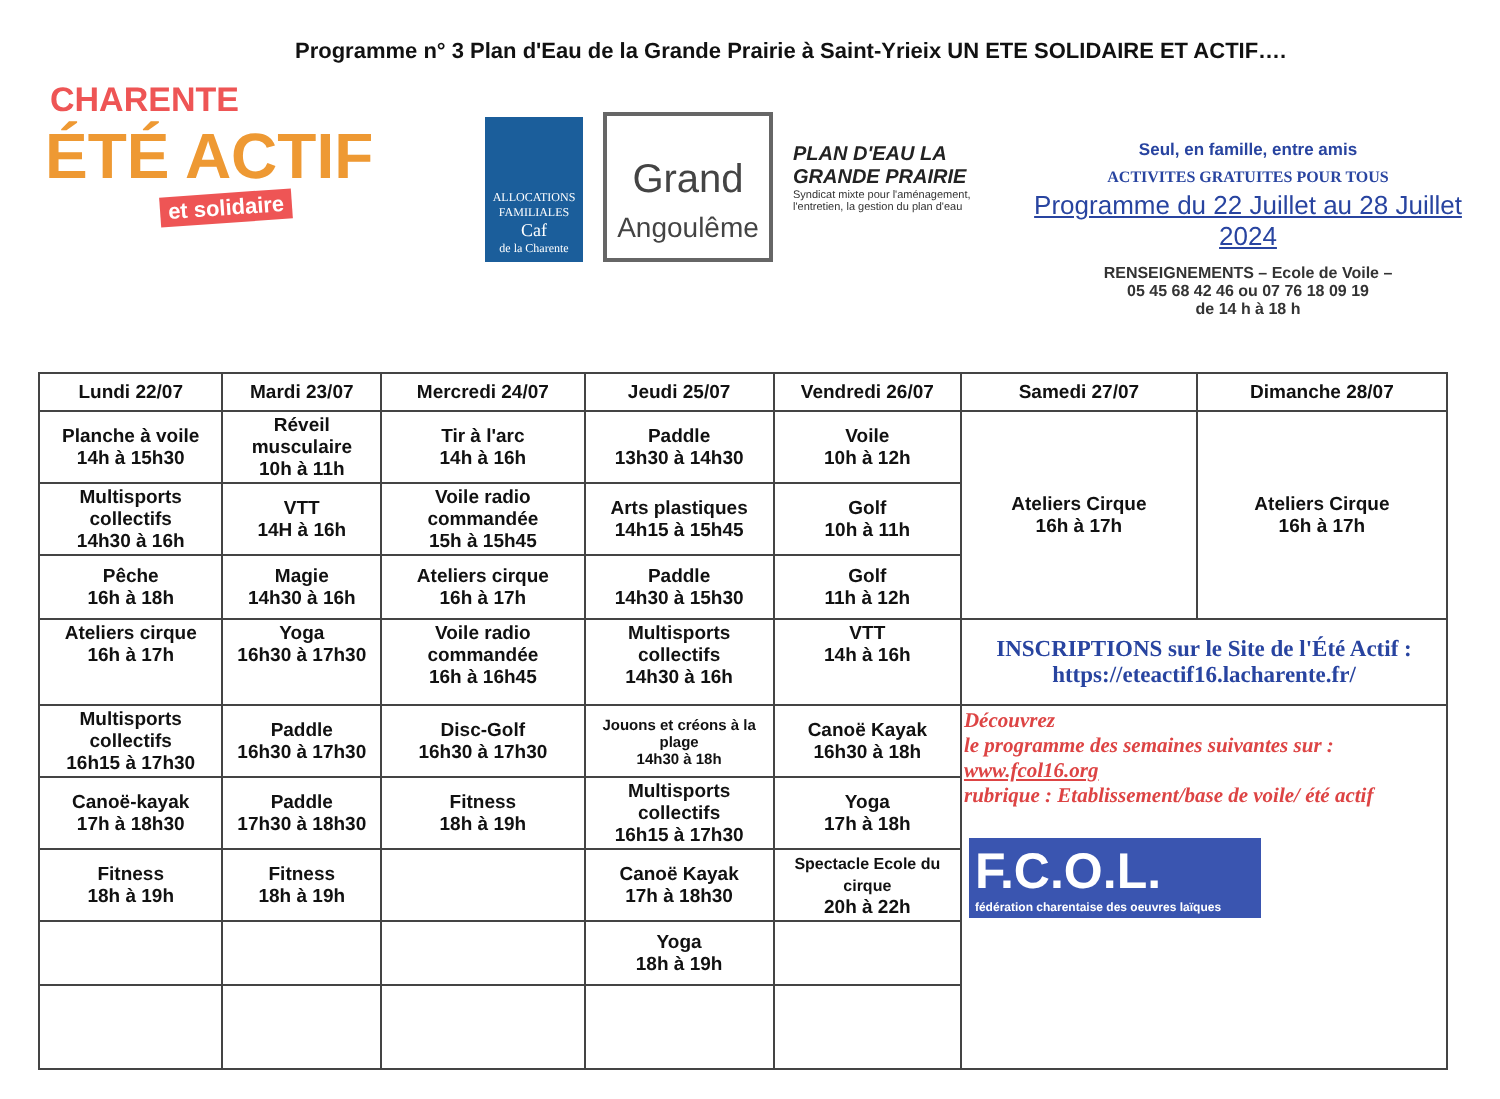Programme n° 3 Plan d'Eau de la Grande Prairie à Saint-Yrieix UN ETE SOLIDAIRE ET ACTIF….
CHARENTE
ÉTÉ ACTIF
et solidaire
ALLOCATIONS FAMILIALES
Caf
de la Charente
Grand
Angoulême
PLAN D'EAU LA GRANDE PRAIRIE
Syndicat mixte pour l'aménagement, l'entretien, la gestion du plan d'eau
Seul, en famille, entre amis
ACTIVITES GRATUITES POUR TOUS
Programme du 22 Juillet au 28 Juillet 2024
RENSEIGNEMENTS – Ecole de Voile –
05 45 68 42 46 ou 07 76 18 09 19
de 14 h à 18 h
| Lundi 22/07 | Mardi 23/07 | Mercredi 24/07 | Jeudi 25/07 | Vendredi 26/07 | Samedi 27/07 | Dimanche 28/07 |
| --- | --- | --- | --- | --- | --- | --- |
| Planche à voile 14h à 15h30 | Réveil musculaire 10h à 11h | Tir à l'arc 14h à 16h | Paddle 13h30 à 14h30 | Voile 10h à 12h | Ateliers Cirque 16h à 17h | Ateliers Cirque 16h à 17h |
| Multisports collectifs 14h30 à 16h | VTT 14H à 16h | Voile radio commandée 15h à 15h45 | Arts plastiques 14h15 à 15h45 | Golf 10h à 11h | | |
| Pêche 16h à 18h | Magie 14h30 à 16h | Ateliers cirque 16h à 17h | Paddle 14h30 à 15h30 | Golf 11h à 12h | | |
| Ateliers cirque 16h à 17h | Yoga 16h30 à 17h30 | Voile radio commandée 16h à 16h45 | Multisports collectifs 14h30 à 16h | VTT 14h à 16h | INSCRIPTIONS sur le Site de l'Été Actif : https://eteactif16.lacharente.fr/ | |
| Multisports collectifs 16h15 à 17h30 | Paddle 16h30 à 17h30 | Disc-Golf 16h30 à 17h30 | Jouons et créons à la plage 14h30 à 18h | Canoë Kayak 16h30 à 18h | Découvrez le programme des semaines suivantes sur : www.fcol16.org rubrique : Etablissement/base de voile/ été actif F.C.O.L. fédération charentaise des oeuvres laïques | |
| Canoë-kayak 17h à 18h30 | Paddle 17h30 à 18h30 | Fitness 18h à 19h | Multisports collectifs 16h15 à 17h30 | Yoga 17h à 18h | | |
| Fitness 18h à 19h | Fitness 18h à 19h | | Canoë Kayak 17h à 18h30 | Spectacle Ecole du cirque 20h à 22h | | |
| | | | Yoga 18h à 19h | | | |